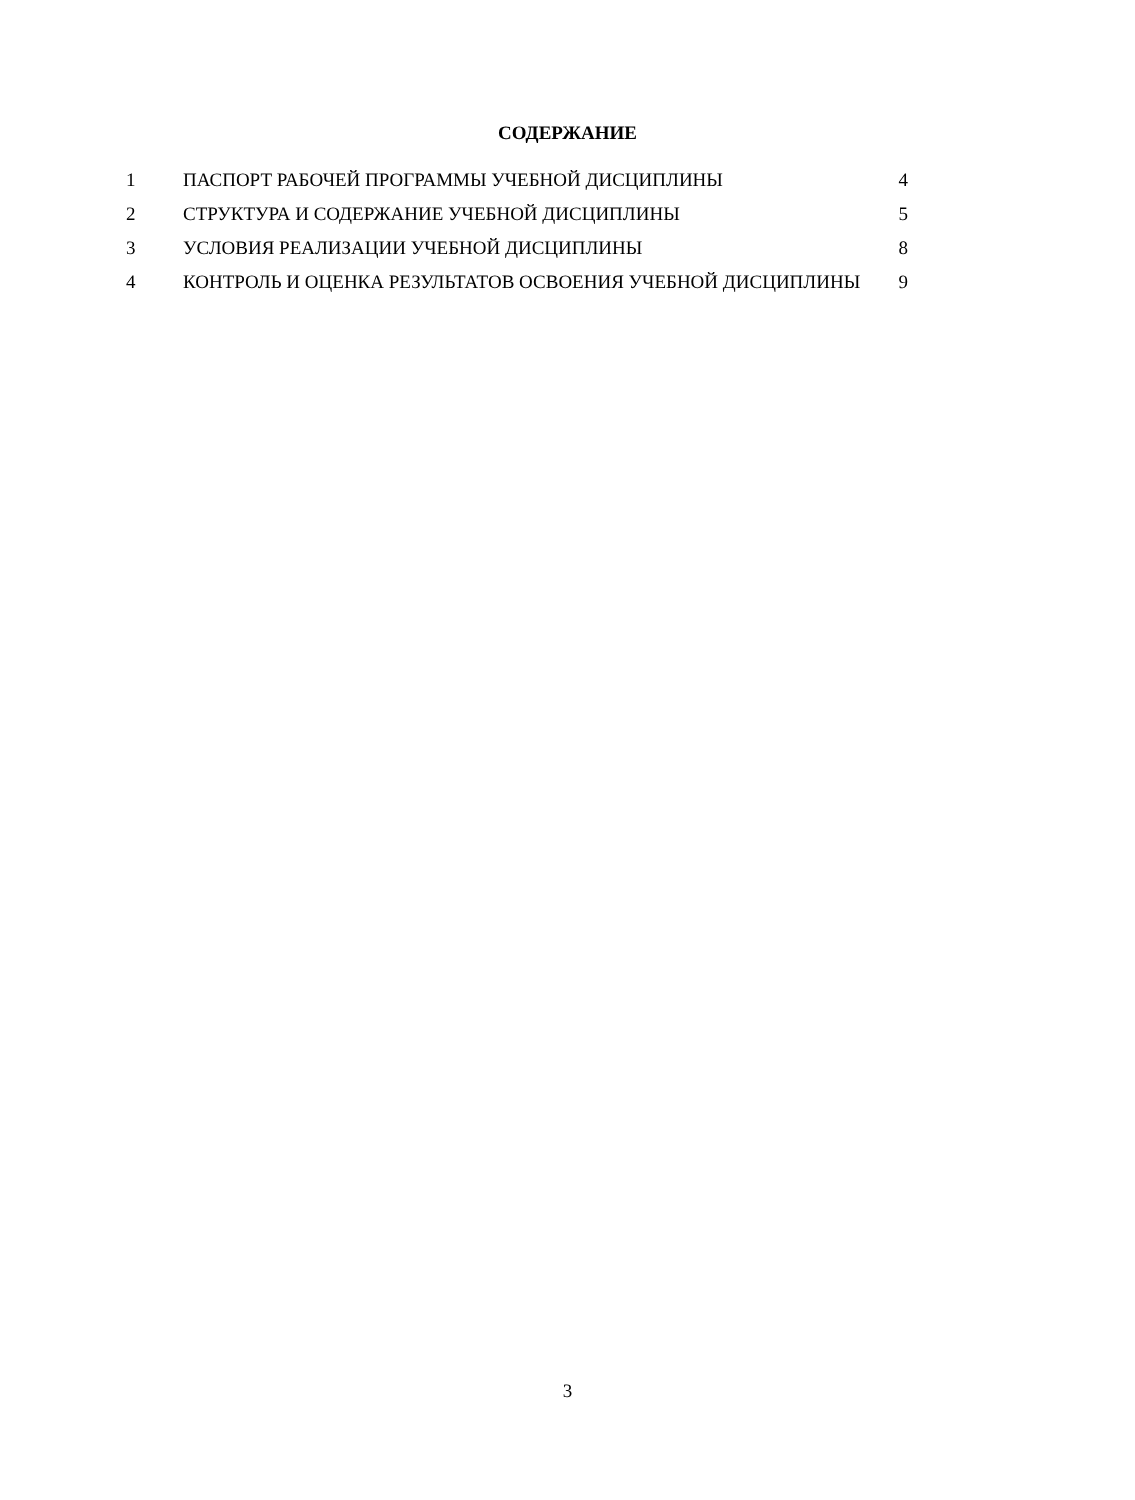СОДЕРЖАНИЕ
| 1 | ПАСПОРТ РАБОЧЕЙ ПРОГРАММЫ УЧЕБНОЙ ДИСЦИПЛИНЫ | 4 |
| 2 | СТРУКТУРА И СОДЕРЖАНИЕ УЧЕБНОЙ ДИСЦИПЛИНЫ | 5 |
| 3 | УСЛОВИЯ РЕАЛИЗАЦИИ УЧЕБНОЙ ДИСЦИПЛИНЫ | 8 |
| 4 | КОНТРОЛЬ И ОЦЕНКА РЕЗУЛЬТАТОВ ОСВОЕНИЯ УЧЕБНОЙ ДИСЦИПЛИНЫ | 9 |
3